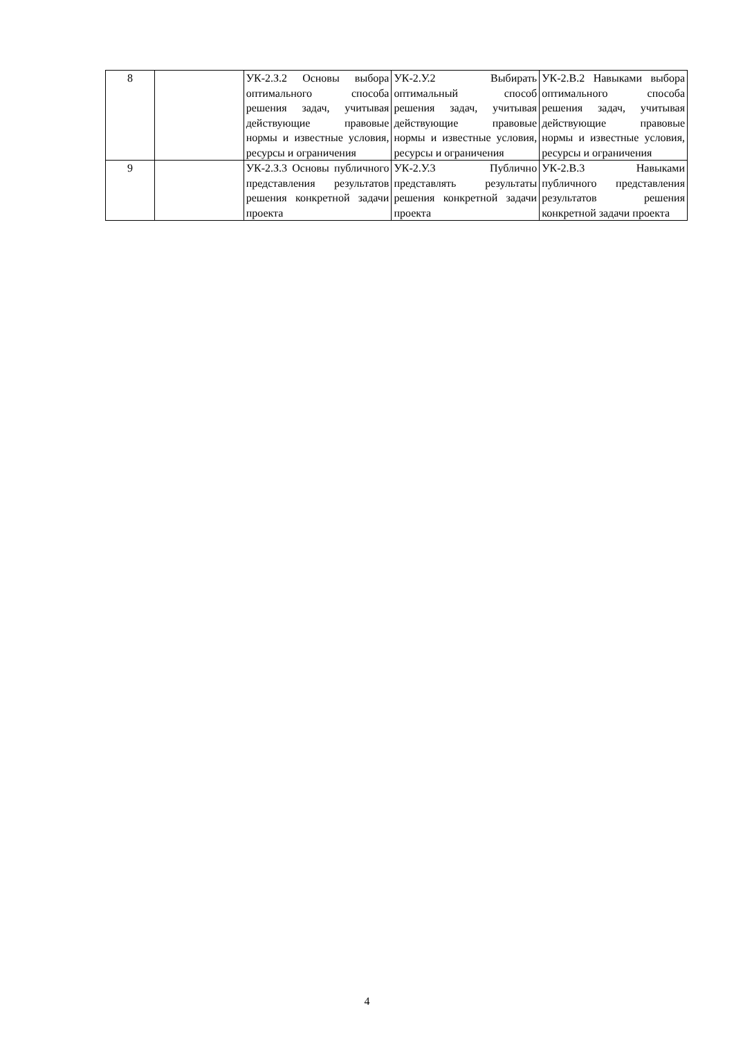| 8 | | УК-2.З.2 Основы выбора оптимального способа решения задач, учитывая действующие правовые нормы и известные условия, ресурсы и ограничения | УК-2.У.2 Выбирать оптимальный способ решения задач, учитывая действующие правовые нормы и известные условия, ресурсы и ограничения | УК-2.В.2 Навыками выбора оптимального способа решения задач, учитывая действующие правовые нормы и известные условия, ресурсы и ограничения |
| 9 | | УК-2.З.3 Основы публичного представления результатов решения конкретной задачи проекта | УК-2.У.3 Публично представлять результаты решения конкретной задачи проекта | УК-2.В.3 Навыками публичного представления результатов решения конкретной задачи проекта |
4